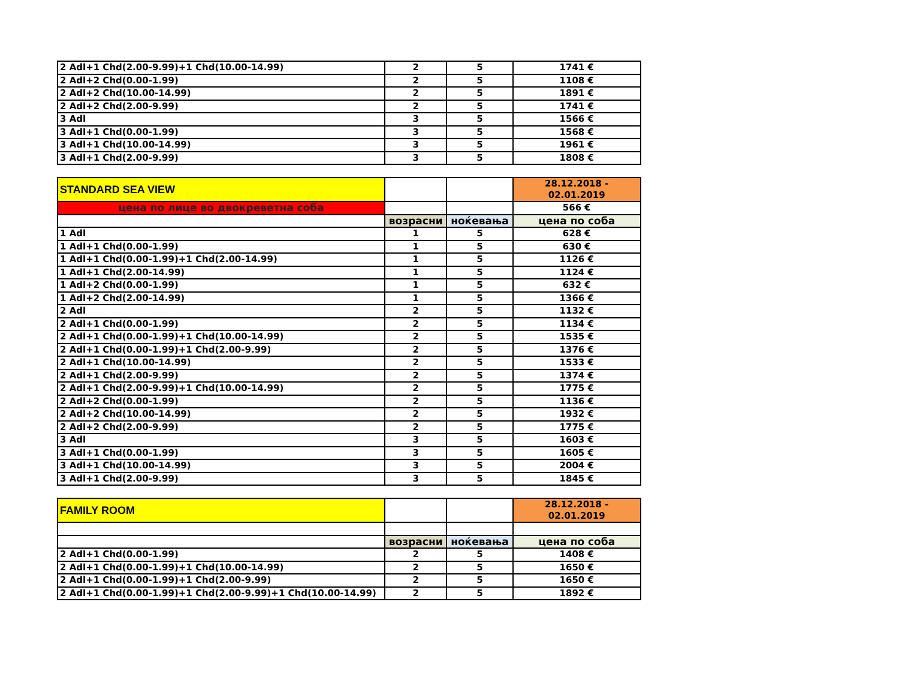| 2 Adl+1 Chd(2.00-9.99)+1 Chd(10.00-14.99) | 2 | 5 | 1741 € |
| 2 Adl+2 Chd(0.00-1.99) | 2 | 5 | 1108 € |
| 2 Adl+2 Chd(10.00-14.99) | 2 | 5 | 1891 € |
| 2 Adl+2 Chd(2.00-9.99) | 2 | 5 | 1741 € |
| 3 Adl | 3 | 5 | 1566 € |
| 3 Adl+1 Chd(0.00-1.99) | 3 | 5 | 1568 € |
| 3 Adl+1 Chd(10.00-14.99) | 3 | 5 | 1961 € |
| 3 Adl+1 Chd(2.00-9.99) | 3 | 5 | 1808 € |
| STANDARD SEA VIEW | | | 28.12.2018 - 02.01.2019 |
| цена по лице во двокреветна соба | | | 566 € |
| | возрасни | ноќевања | цена по соба |
| 1 Adl | 1 | 5 | 628 € |
| 1 Adl+1 Chd(0.00-1.99) | 1 | 5 | 630 € |
| 1 Adl+1 Chd(0.00-1.99)+1 Chd(2.00-14.99) | 1 | 5 | 1126 € |
| 1 Adl+1 Chd(2.00-14.99) | 1 | 5 | 1124 € |
| 1 Adl+2 Chd(0.00-1.99) | 1 | 5 | 632 € |
| 1 Adl+2 Chd(2.00-14.99) | 1 | 5 | 1366 € |
| 2 Adl | 2 | 5 | 1132 € |
| 2 Adl+1 Chd(0.00-1.99) | 2 | 5 | 1134 € |
| 2 Adl+1 Chd(0.00-1.99)+1 Chd(10.00-14.99) | 2 | 5 | 1535 € |
| 2 Adl+1 Chd(0.00-1.99)+1 Chd(2.00-9.99) | 2 | 5 | 1376 € |
| 2 Adl+1 Chd(10.00-14.99) | 2 | 5 | 1533 € |
| 2 Adl+1 Chd(2.00-9.99) | 2 | 5 | 1374 € |
| 2 Adl+1 Chd(2.00-9.99)+1 Chd(10.00-14.99) | 2 | 5 | 1775 € |
| 2 Adl+2 Chd(0.00-1.99) | 2 | 5 | 1136 € |
| 2 Adl+2 Chd(10.00-14.99) | 2 | 5 | 1932 € |
| 2 Adl+2 Chd(2.00-9.99) | 2 | 5 | 1775 € |
| 3 Adl | 3 | 5 | 1603 € |
| 3 Adl+1 Chd(0.00-1.99) | 3 | 5 | 1605 € |
| 3 Adl+1 Chd(10.00-14.99) | 3 | 5 | 2004 € |
| 3 Adl+1 Chd(2.00-9.99) | 3 | 5 | 1845 € |
| FAMILY ROOM | | | 28.12.2018 - 02.01.2019 |
| | возрасни | ноќевања | цена по соба |
| 2 Adl+1 Chd(0.00-1.99) | 2 | 5 | 1408 € |
| 2 Adl+1 Chd(0.00-1.99)+1 Chd(10.00-14.99) | 2 | 5 | 1650 € |
| 2 Adl+1 Chd(0.00-1.99)+1 Chd(2.00-9.99) | 2 | 5 | 1650 € |
| 2 Adl+1 Chd(0.00-1.99)+1 Chd(2.00-9.99)+1 Chd(10.00-14.99) | 2 | 5 | 1892 € |